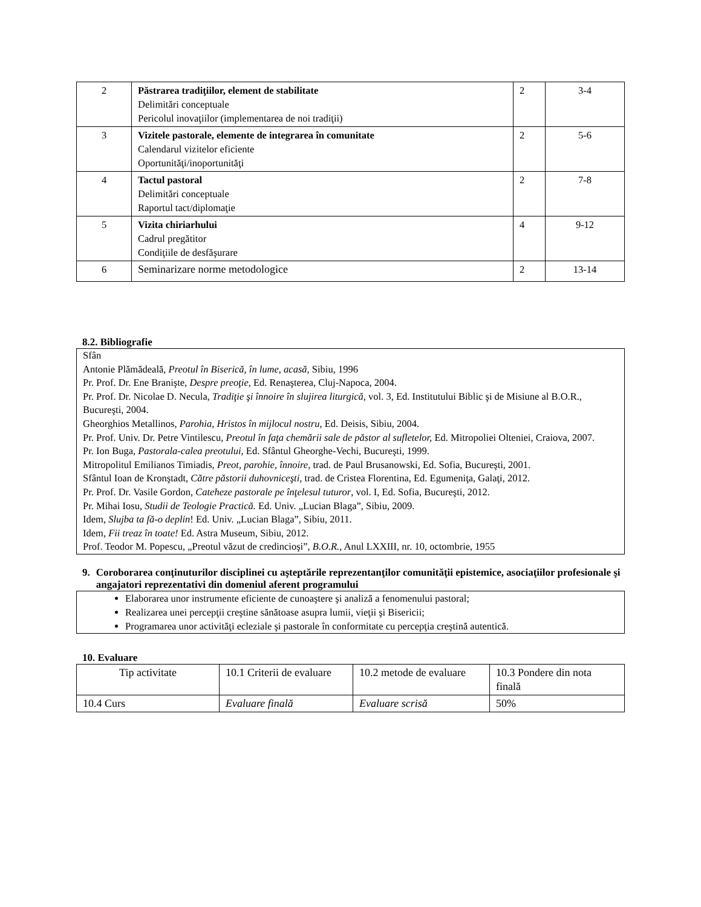| 2 | Păstrarea tradiţiilor, element de stabilitate Delimitări conceptuale Pericolul inovaţiilor (implementarea de noi tradiţii) | 2 | 3-4 |
| 3 | Vizitele pastorale, elemente de integrarea în comunitate Calendarul vizitelor eficiente Oportunităţi/inoportunităţi | 2 | 5-6 |
| 4 | Tactul pastoral Delimitări conceptuale Raportul tact/diplomaţie | 2 | 7-8 |
| 5 | Vizita chiriarhului Cadrul pregătitor Condiţiile de desfăşurare | 4 | 9-12 |
| 6 | Seminarizare norme metodologice | 2 | 13-14 |
8.2. Bibliografie
Sfân
Antonie Plămădeală, Preotul în Biserică, în lume, acasă, Sibiu, 1996
Pr. Prof. Dr. Ene Branişte, Despre preoţie, Ed. Renaşterea, Cluj-Napoca, 2004.
Pr. Prof. Dr. Nicolae D. Necula, Tradiţie şi înnoire în slujirea liturgică, vol. 3, Ed. Institutului Biblic şi de Misiune al B.O.R., Bucureşti, 2004.
Gheorghios Metallinos, Parohia, Hristos în mijlocul nostru, Ed. Deisis, Sibiu, 2004.
Pr. Prof. Univ. Dr. Petre Vintilescu, Preotul în faţa chemării sale de păstor al sufletelor, Ed. Mitropoliei Olteniei, Craiova, 2007.
Pr. Ion Buga, Pastorala-calea preotului, Ed. Sfântul Gheorghe-Vechi, Bucureşti, 1999.
Mitropolitul Emilianos Timiadis, Preot, parohie, înnoire, trad. de Paul Brusanowski, Ed. Sofia, Bucureşti, 2001.
Sfântul Ioan de Kronştadt, Către păstorii duhovniceşti, trad. de Cristea Florentina, Ed. Egumeniţa, Galaţi, 2012.
Pr. Prof. Dr. Vasile Gordon, Cateheze pastorale pe înţelesul tuturor, vol. I, Ed. Sofia, Bucureşti, 2012.
Pr. Mihai Iosu, Studii de Teologie Practică. Ed. Univ. „Lucian Blaga”, Sibiu, 2009.
Idem, Slujba ta fă-o deplin! Ed. Univ. „Lucian Blaga”, Sibiu, 2011.
Idem, Fii treaz în toate! Ed. Astra Museum, Sibiu, 2012.
Prof. Teodor M. Popescu, „Preotul văzut de credincioşi”, B.O.R., Anul LXXIII, nr. 10, octombrie, 1955
9. Coroborarea conţinuturilor disciplinei cu aşteptările reprezentanţilor comunităţii epistemice, asociaţiilor profesionale şi angajatori reprezentativi din domeniul aferent programului
Elaborarea unor instrumente eficiente de cunoaştere şi analiză a fenomenului pastoral;
Realizarea unei percepţii creştine sănătoase asupra lumii, vieţii şi Bisericii;
Programarea unor activităţi ecleziale şi pastorale în conformitate cu percepţia creştină autentică.
10. Evaluare
| Tip activitate | 10.1 Criterii de evaluare | 10.2 metode de evaluare | 10.3 Pondere din nota finală |
| 10.4 Curs | Evaluare finală | Evaluare scrisă | 50% |